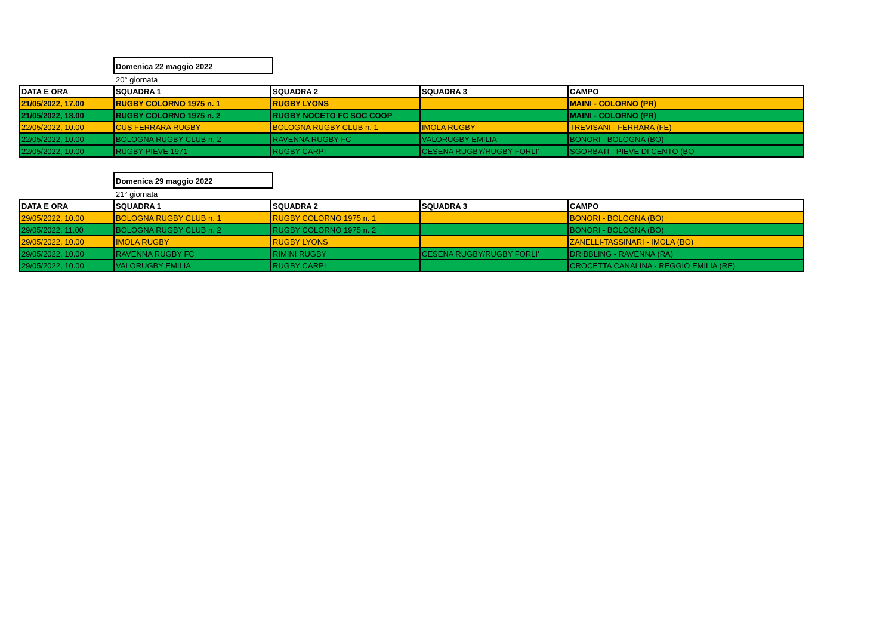Domenica 22 maggio 2022
20° giornata
| DATA E ORA | SQUADRA 1 | SQUADRA 2 | SQUADRA 3 | CAMPO |
| --- | --- | --- | --- | --- |
| 21/05/2022, 17.00 | RUGBY COLORNO 1975 n. 1 | RUGBY LYONS | | MAINI - COLORNO (PR) |
| 21/05/2022, 18.00 | RUGBY COLORNO 1975 n. 2 | RUGBY NOCETO FC SOC COOP | | MAINI - COLORNO (PR) |
| 22/05/2022, 10.00 | CUS FERRARA RUGBY | BOLOGNA RUGBY CLUB n. 1 | IMOLA RUGBY | TREVISANI - FERRARA (FE) |
| 22/05/2022, 10.00 | BOLOGNA RUGBY CLUB n. 2 | RAVENNA RUGBY FC | VALORUGBY EMILIA | BONORI - BOLOGNA (BO) |
| 22/05/2022, 10.00 | RUGBY PIEVE 1971 | RUGBY CARPI | CESENA RUGBY/RUGBY FORLI' | SGORBATI - PIEVE DI CENTO (BO |
Domenica 29 maggio 2022
21° giornata
| DATA E ORA | SQUADRA 1 | SQUADRA 2 | SQUADRA 3 | CAMPO |
| --- | --- | --- | --- | --- |
| 29/05/2022, 10.00 | BOLOGNA RUGBY CLUB n. 1 | RUGBY COLORNO 1975 n. 1 | | BONORI - BOLOGNA (BO) |
| 29/05/2022, 11.00 | BOLOGNA RUGBY CLUB n. 2 | RUGBY COLORNO 1975 n. 2 | | BONORI - BOLOGNA (BO) |
| 29/05/2022, 10.00 | IMOLA RUGBY | RUGBY LYONS | | ZANELLI-TASSINARI - IMOLA (BO) |
| 29/05/2022, 10.00 | RAVENNA RUGBY FC | RIMINI RUGBY | CESENA RUGBY/RUGBY FORLI' | DRIBBLING - RAVENNA (RA) |
| 29/05/2022, 10.00 | VALORUGBY EMILIA | RUGBY CARPI | | CROCETTA CANALINA - REGGIO EMILIA (RE) |